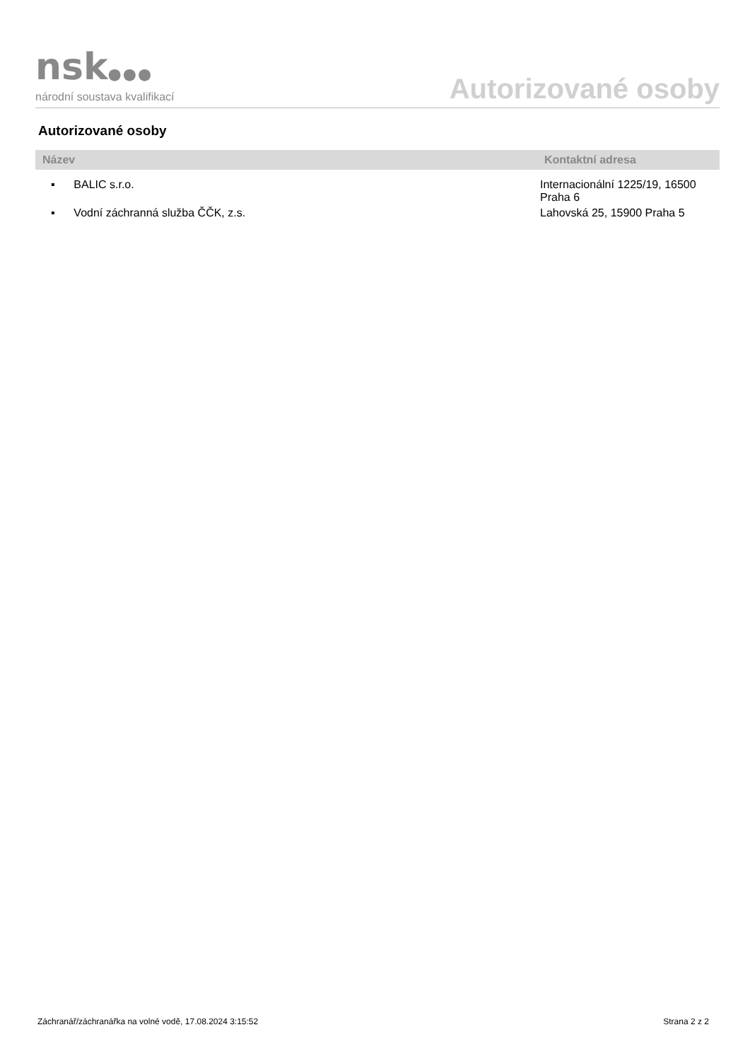nsk●●●
národní soustava kvalifikací
Autorizované osoby
Autorizované osoby
| Název | Kontaktní adresa |
| --- | --- |
| ▪ BALIC s.r.o. | Internacionální 1225/19, 16500 Praha 6 |
| ▪ Vodní záchranná služba ČČK, z.s. | Lahovská 25, 15900 Praha 5 |
Záchranář/záchranářka na volné vodě, 17.08.2024 3:15:52 Strana 2 z 2